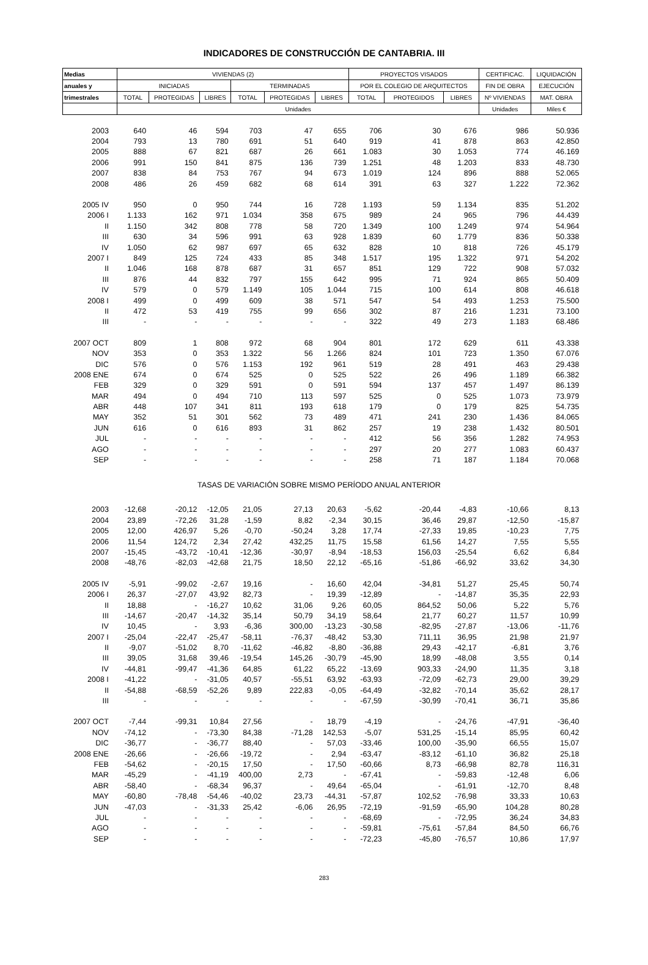INDICADORES DE CONSTRUCCIÓN DE CANTABRIA. III
| Medias | VIVIENDAS (2) | | | | | | PROYECTOS VISADOS | | | CERTIFICAC. | LIQUIDACIÓN |
| --- | --- | --- | --- | --- | --- | --- | --- | --- | --- | --- | --- |
| anuales y | INICIADAS | | | TERMINADAS | | | POR EL COLEGIO DE ARQUITECTOS | | | FIN DE OBRA | EJECUCIÓN |
| trimestrales | TOTAL | PROTEGIDAS | LIBRES | TOTAL | PROTEGIDAS | LIBRES | TOTAL | PROTEGIDOS | LIBRES | Nº VIVIENDAS | MAT. OBRA |
| | Unidades | | | | | | | | | Unidades | Miles € |
| 2003 | 640 | 46 | 594 | 703 | 47 | 655 | 706 | 30 | 676 | 986 | 50.936 |
| 2004 | 793 | 13 | 780 | 691 | 51 | 640 | 919 | 41 | 878 | 863 | 42.850 |
| 2005 | 888 | 67 | 821 | 687 | 26 | 661 | 1.083 | 30 | 1.053 | 774 | 46.169 |
| 2006 | 991 | 150 | 841 | 875 | 136 | 739 | 1.251 | 48 | 1.203 | 833 | 48.730 |
| 2007 | 838 | 84 | 753 | 767 | 94 | 673 | 1.019 | 124 | 896 | 888 | 52.065 |
| 2008 | 486 | 26 | 459 | 682 | 68 | 614 | 391 | 63 | 327 | 1.222 | 72.362 |
| 2005 IV | 950 | 0 | 950 | 744 | 16 | 728 | 1.193 | 59 | 1.134 | 835 | 51.202 |
| 2006 I | 1.133 | 162 | 971 | 1.034 | 358 | 675 | 989 | 24 | 965 | 796 | 44.439 |
| II | 1.150 | 342 | 808 | 778 | 58 | 720 | 1.349 | 100 | 1.249 | 974 | 54.964 |
| III | 630 | 34 | 596 | 991 | 63 | 928 | 1.839 | 60 | 1.779 | 836 | 50.338 |
| IV | 1.050 | 62 | 987 | 697 | 65 | 632 | 828 | 10 | 818 | 726 | 45.179 |
| 2007 I | 849 | 125 | 724 | 433 | 85 | 348 | 1.517 | 195 | 1.322 | 971 | 54.202 |
| II | 1.046 | 168 | 878 | 687 | 31 | 657 | 851 | 129 | 722 | 908 | 57.032 |
| III | 876 | 44 | 832 | 797 | 155 | 642 | 995 | 71 | 924 | 865 | 50.409 |
| IV | 579 | 0 | 579 | 1.149 | 105 | 1.044 | 715 | 100 | 614 | 808 | 46.618 |
| 2008 I | 499 | 0 | 499 | 609 | 38 | 571 | 547 | 54 | 493 | 1.253 | 75.500 |
| II | 472 | 53 | 419 | 755 | 99 | 656 | 302 | 87 | 216 | 1.231 | 73.100 |
| III | - | - | - | - | - | - | 322 | 49 | 273 | 1.183 | 68.486 |
| 2007 OCT | 809 | 1 | 808 | 972 | 68 | 904 | 801 | 172 | 629 | 611 | 43.338 |
| NOV | 353 | 0 | 353 | 1.322 | 56 | 1.266 | 824 | 101 | 723 | 1.350 | 67.076 |
| DIC | 576 | 0 | 576 | 1.153 | 192 | 961 | 519 | 28 | 491 | 463 | 29.438 |
| 2008 ENE | 674 | 0 | 674 | 525 | 0 | 525 | 522 | 26 | 496 | 1.189 | 66.382 |
| FEB | 329 | 0 | 329 | 591 | 0 | 591 | 594 | 137 | 457 | 1.497 | 86.139 |
| MAR | 494 | 0 | 494 | 710 | 113 | 597 | 525 | 0 | 525 | 1.073 | 73.979 |
| ABR | 448 | 107 | 341 | 811 | 193 | 618 | 179 | 0 | 179 | 825 | 54.735 |
| MAY | 352 | 51 | 301 | 562 | 73 | 489 | 471 | 241 | 230 | 1.436 | 84.065 |
| JUN | 616 | 0 | 616 | 893 | 31 | 862 | 257 | 19 | 238 | 1.432 | 80.501 |
| JUL | - | - | - | - | - | - | 412 | 56 | 356 | 1.282 | 74.953 |
| AGO | - | - | - | - | - | - | 297 | 20 | 277 | 1.083 | 60.437 |
| SEP | - | - | - | - | - | - | 258 | 71 | 187 | 1.184 | 70.068 |
| TASAS DE VARIACIÓN SOBRE MISMO PERÍODO ANUAL ANTERIOR | | | | | | | | | | | |
| 2003 | -12,68 | -20,12 | -12,05 | 21,05 | 27,13 | 20,63 | -5,62 | -20,44 | -4,83 | -10,66 | 8,13 |
| 2004 | 23,89 | -72,26 | 31,28 | -1,59 | 8,82 | -2,34 | 30,15 | 36,46 | 29,87 | -12,50 | -15,87 |
| 2005 | 12,00 | 426,97 | 5,26 | -0,70 | -50,24 | 3,28 | 17,74 | -27,33 | 19,85 | -10,23 | 7,75 |
| 2006 | 11,54 | 124,72 | 2,34 | 27,42 | 432,25 | 11,75 | 15,58 | 61,56 | 14,27 | 7,55 | 5,55 |
| 2007 | -15,45 | -43,72 | -10,41 | -12,36 | -30,97 | -8,94 | -18,53 | 156,03 | -25,54 | 6,62 | 6,84 |
| 2008 | -48,76 | -82,03 | -42,68 | 21,75 | 18,50 | 22,12 | -65,16 | -51,86 | -66,92 | 33,62 | 34,30 |
| 2005 IV | -5,91 | -99,02 | -2,67 | 19,16 | - | 16,60 | 42,04 | -34,81 | 51,27 | 25,45 | 50,74 |
| 2006 I | 26,37 | -27,07 | 43,92 | 82,73 | - | 19,39 | -12,89 | - | -14,87 | 35,35 | 22,93 |
| II | 18,88 | - | -16,27 | 10,62 | 31,06 | 9,26 | 60,05 | 864,52 | 50,06 | 5,22 | 5,76 |
| III | -14,67 | -20,47 | -14,32 | 35,14 | 50,79 | 34,19 | 58,64 | 21,77 | 60,27 | 11,57 | 10,99 |
| IV | 10,45 | - | 3,93 | -6,36 | 300,00 | -13,23 | -30,58 | -82,95 | -27,87 | -13,06 | -11,76 |
| 2007 I | -25,04 | -22,47 | -25,47 | -58,11 | -76,37 | -48,42 | 53,30 | 711,11 | 36,95 | 21,98 | 21,97 |
| II | -9,07 | -51,02 | 8,70 | -11,62 | -46,82 | -8,80 | -36,88 | 29,43 | -42,17 | -6,81 | 3,76 |
| III | 39,05 | 31,68 | 39,46 | -19,54 | 145,26 | -30,79 | -45,90 | 18,99 | -48,08 | 3,55 | 0,14 |
| IV | -44,81 | -99,47 | -41,36 | 64,85 | 61,22 | 65,22 | -13,69 | 903,33 | -24,90 | 11,35 | 3,18 |
| 2008 I | -41,22 | - | -31,05 | 40,57 | -55,51 | 63,92 | -63,93 | -72,09 | -62,73 | 29,00 | 39,29 |
| II | -54,88 | -68,59 | -52,26 | 9,89 | 222,83 | -0,05 | -64,49 | -32,82 | -70,14 | 35,62 | 28,17 |
| III | - | - | - | - | - | - | -67,59 | -30,99 | -70,41 | 36,71 | 35,86 |
| 2007 OCT | -7,44 | -99,31 | 10,84 | 27,56 | - | 18,79 | -4,19 | - | -24,76 | -47,91 | -36,40 |
| NOV | -74,12 | - | -73,30 | 84,38 | -71,28 | 142,53 | -5,07 | 531,25 | -15,14 | 85,95 | 60,42 |
| DIC | -36,77 | - | -36,77 | 88,40 | - | 57,03 | -33,46 | 100,00 | -35,90 | 66,55 | 15,07 |
| 2008 ENE | -26,66 | - | -26,66 | -19,72 | - | 2,94 | -63,47 | -83,12 | -61,10 | 36,82 | 25,18 |
| FEB | -54,62 | - | -20,15 | 17,50 | - | 17,50 | -60,66 | 8,73 | -66,98 | 82,78 | 116,31 |
| MAR | -45,29 | - | -41,19 | 400,00 | 2,73 | - | -67,41 | - | -59,83 | -12,48 | 6,06 |
| ABR | -58,40 | - | -68,34 | 96,37 | - | 49,64 | -65,04 | - | -61,91 | -12,70 | 8,48 |
| MAY | -60,80 | -78,48 | -54,46 | -40,02 | 23,73 | -44,31 | -57,87 | 102,52 | -76,98 | 33,33 | 10,63 |
| JUN | -47,03 | - | -31,33 | 25,42 | -6,06 | 26,95 | -72,19 | -91,59 | -65,90 | 104,28 | 80,28 |
| JUL | - | - | - | - | - | - | -68,69 | - | -72,95 | 36,24 | 34,83 |
| AGO | - | - | - | - | - | - | -59,81 | -75,61 | -57,84 | 84,50 | 66,76 |
| SEP | - | - | - | - | - | - | -72,23 | -45,80 | -76,57 | 10,86 | 17,97 |
283